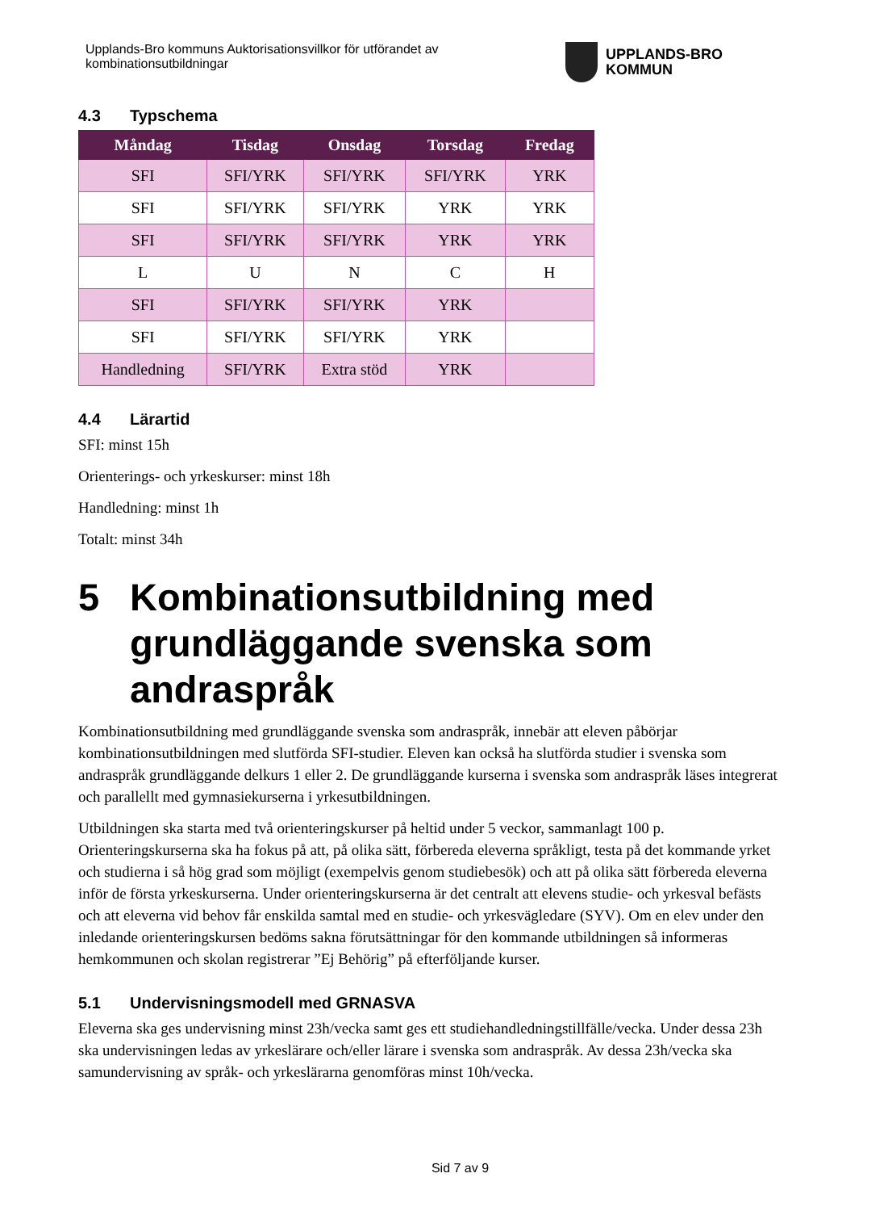Upplands-Bro kommuns Auktorisationsvillkor för utförandet av
kombinationsutbildningar
UPPLANDS-BRO
KOMMUN
4.3 Typschema
| Måndag | Tisdag | Onsdag | Torsdag | Fredag |
| --- | --- | --- | --- | --- |
| SFI | SFI/YRK | SFI/YRK | SFI/YRK | YRK |
| SFI | SFI/YRK | SFI/YRK | YRK | YRK |
| SFI | SFI/YRK | SFI/YRK | YRK | YRK |
| L | U | N | C | H |
| SFI | SFI/YRK | SFI/YRK | YRK | |
| SFI | SFI/YRK | SFI/YRK | YRK | |
| Handledning | SFI/YRK | Extra stöd | YRK | |
4.4 Lärartid
SFI: minst 15h
Orienterings- och yrkeskurser: minst 18h
Handledning: minst 1h
Totalt: minst 34h
5 Kombinationsutbildning med grundläggande svenska som andraspråk
Kombinationsutbildning med grundläggande svenska som andraspråk, innebär att eleven påbörjar kombinationsutbildningen med slutförda SFI-studier. Eleven kan också ha slutförda studier i svenska som andraspråk grundläggande delkurs 1 eller 2. De grundläggande kurserna i svenska som andraspråk läses integrerat och parallellt med gymnasiekurserna i yrkesutbildningen.
Utbildningen ska starta med två orienteringskurser på heltid under 5 veckor, sammanlagt 100 p. Orienteringskurserna ska ha fokus på att, på olika sätt, förbereda eleverna språkligt, testa på det kommande yrket och studierna i så hög grad som möjligt (exempelvis genom studiebesök) och att på olika sätt förbereda eleverna inför de första yrkeskurserna. Under orienteringskurserna är det centralt att elevens studie- och yrkesval befästs och att eleverna vid behov får enskilda samtal med en studie- och yrkesvägledare (SYV). Om en elev under den inledande orienteringskursen bedöms sakna förutsättningar för den kommande utbildningen så informeras hemkommunen och skolan registrerar ”Ej Behörig” på efterföljande kurser.
5.1 Undervisningsmodell med GRNASVA
Eleverna ska ges undervisning minst 23h/vecka samt ges ett studiehandledningstillfälle/vecka. Under dessa 23h ska undervisningen ledas av yrkeslärare och/eller lärare i svenska som andraspråk. Av dessa 23h/vecka ska samundervisning av språk- och yrkeslärarna genomföras minst 10h/vecka.
Sid 7 av 9